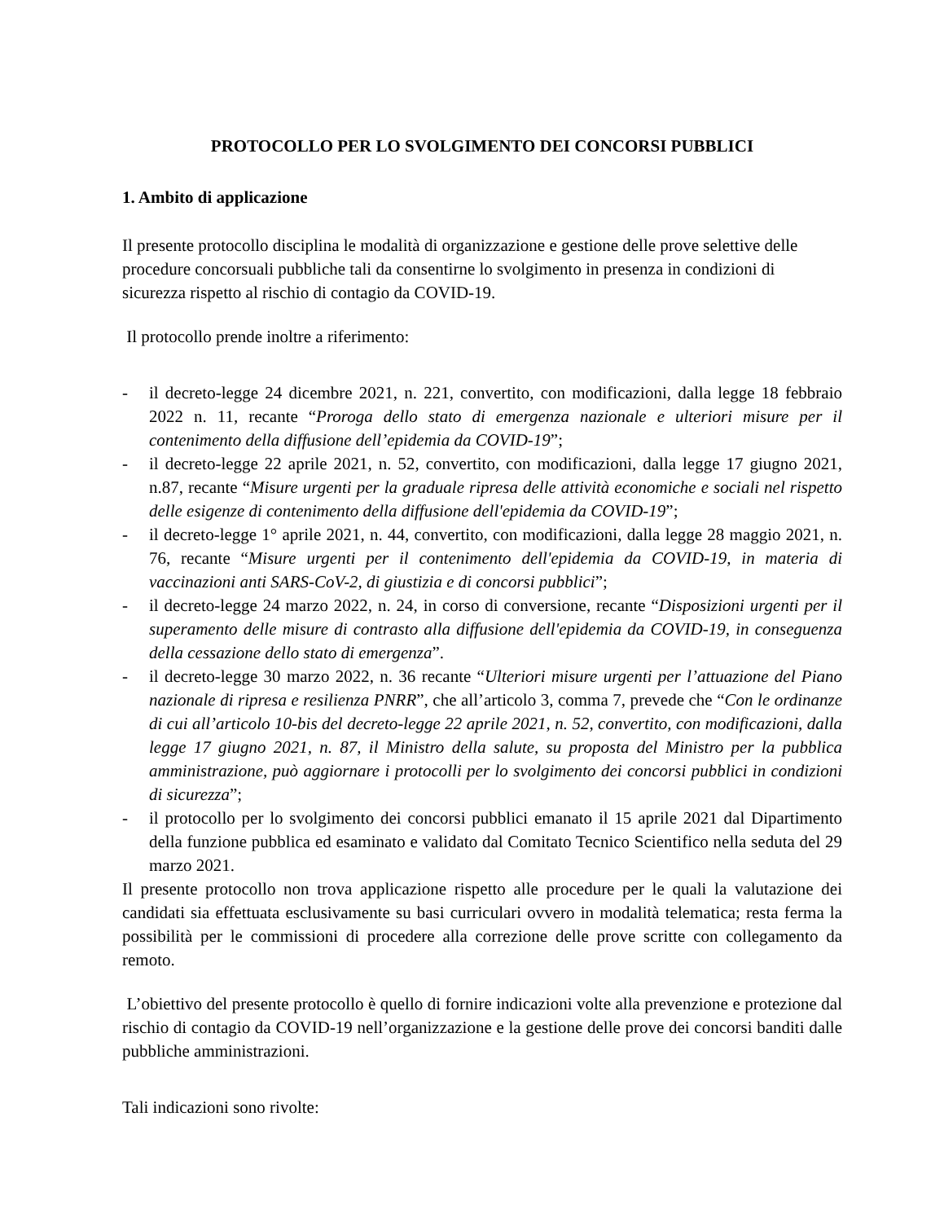PROTOCOLLO PER LO SVOLGIMENTO DEI CONCORSI PUBBLICI
1. Ambito di applicazione
Il presente protocollo disciplina le modalità di organizzazione e gestione delle prove selettive delle procedure concorsuali pubbliche tali da consentirne lo svolgimento in presenza in condizioni di sicurezza rispetto al rischio di contagio da COVID-19.
Il protocollo prende inoltre a riferimento:
- il decreto-legge 24 dicembre 2021, n. 221, convertito, con modificazioni, dalla legge 18 febbraio 2022 n. 11, recante “Proroga dello stato di emergenza nazionale e ulteriori misure per il contenimento della diffusione dell’epidemia da COVID-19”;
- il decreto-legge 22 aprile 2021, n. 52, convertito, con modificazioni, dalla legge 17 giugno 2021, n.87, recante “Misure urgenti per la graduale ripresa delle attività economiche e sociali nel rispetto delle esigenze di contenimento della diffusione dell'epidemia da COVID-19”;
- il decreto-legge 1° aprile 2021, n. 44, convertito, con modificazioni, dalla legge 28 maggio 2021, n. 76, recante “Misure urgenti per il contenimento dell'epidemia da COVID-19, in materia di vaccinazioni anti SARS-CoV-2, di giustizia e di concorsi pubblici”;
- il decreto-legge 24 marzo 2022, n. 24, in corso di conversione, recante “Disposizioni urgenti per il superamento delle misure di contrasto alla diffusione dell'epidemia da COVID-19, in conseguenza della cessazione dello stato di emergenza”.
- il decreto-legge 30 marzo 2022, n. 36 recante “Ulteriori misure urgenti per l’attuazione del Piano nazionale di ripresa e resilienza PNRR”, che all’articolo 3, comma 7, prevede che “Con le ordinanze di cui all’articolo 10-bis del decreto-legge 22 aprile 2021, n. 52, convertito, con modificazioni, dalla legge 17 giugno 2021, n. 87, il Ministro della salute, su proposta del Ministro per la pubblica amministrazione, può aggiornare i protocolli per lo svolgimento dei concorsi pubblici in condizioni di sicurezza”;
- il protocollo per lo svolgimento dei concorsi pubblici emanato il 15 aprile 2021 dal Dipartimento della funzione pubblica ed esaminato e validato dal Comitato Tecnico Scientifico nella seduta del 29 marzo 2021.
Il presente protocollo non trova applicazione rispetto alle procedure per le quali la valutazione dei candidati sia effettuata esclusivamente su basi curriculari ovvero in modalità telematica; resta ferma la possibilità per le commissioni di procedere alla correzione delle prove scritte con collegamento da remoto.
L’obiettivo del presente protocollo è quello di fornire indicazioni volte alla prevenzione e protezione dal rischio di contagio da COVID-19 nell’organizzazione e la gestione delle prove dei concorsi banditi dalle pubbliche amministrazioni.
Tali indicazioni sono rivolte: